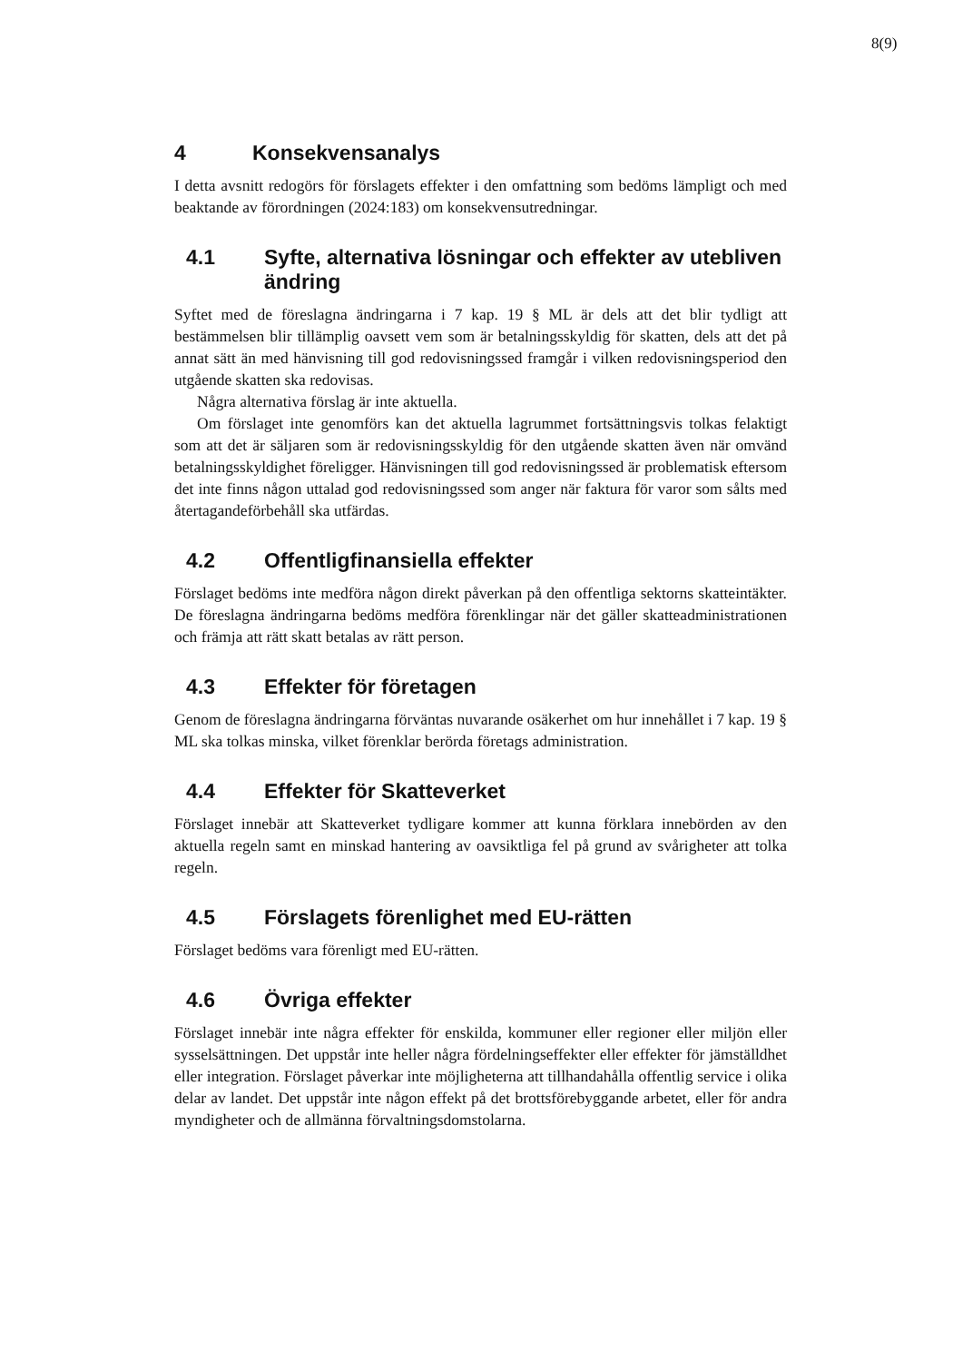8(9)
4 Konsekvensanalys
I detta avsnitt redogörs för förslagets effekter i den omfattning som bedöms lämpligt och med beaktande av förordningen (2024:183) om konsekvensutredningar.
4.1 Syfte, alternativa lösningar och effekter av utebliven ändring
Syftet med de föreslagna ändringarna i 7 kap. 19 § ML är dels att det blir tydligt att bestämmelsen blir tillämplig oavsett vem som är betalningsskyldig för skatten, dels att det på annat sätt än med hänvisning till god redovisningssed framgår i vilken redovisningsperiod den utgående skatten ska redovisas.
Några alternativa förslag är inte aktuella.
Om förslaget inte genomförs kan det aktuella lagrummet fortsättningsvis tolkas felaktigt som att det är säljaren som är redovisningsskyldig för den utgående skatten även när omvänd betalningsskyldighet föreligger. Hänvisningen till god redovisningssed är problematisk eftersom det inte finns någon uttalad god redovisningssed som anger när faktura för varor som sålts med återtagandeförbehåll ska utfärdas.
4.2 Offentligfinansiella effekter
Förslaget bedöms inte medföra någon direkt påverkan på den offentliga sektorns skatteintäkter. De föreslagna ändringarna bedöms medföra förenklingar när det gäller skatteadministrationen och främja att rätt skatt betalas av rätt person.
4.3 Effekter för företagen
Genom de föreslagna ändringarna förväntas nuvarande osäkerhet om hur innehållet i 7 kap. 19 § ML ska tolkas minska, vilket förenklar berörda företags administration.
4.4 Effekter för Skatteverket
Förslaget innebär att Skatteverket tydligare kommer att kunna förklara innebörden av den aktuella regeln samt en minskad hantering av oavsiktliga fel på grund av svårigheter att tolka regeln.
4.5 Förslagets förenlighet med EU-rätten
Förslaget bedöms vara förenligt med EU-rätten.
4.6 Övriga effekter
Förslaget innebär inte några effekter för enskilda, kommuner eller regioner eller miljön eller sysselsättningen. Det uppstår inte heller några fördelningseffekter eller effekter för jämställdhet eller integration. Förslaget påverkar inte möjligheterna att tillhandahålla offentlig service i olika delar av landet. Det uppstår inte någon effekt på det brottsförebyggande arbetet, eller för andra myndigheter och de allmänna förvaltningsdomstolarna.